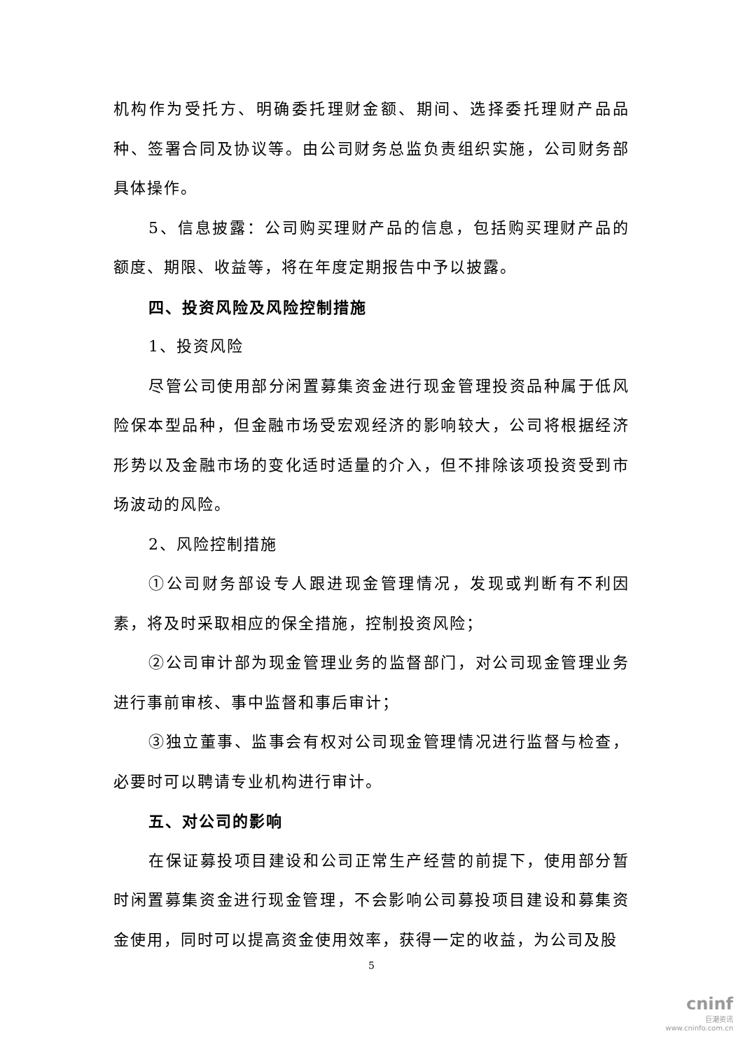机构作为受托方、明确委托理财金额、期间、选择委托理财产品品种、签署合同及协议等。由公司财务总监负责组织实施，公司财务部具体操作。
5、信息披露：公司购买理财产品的信息，包括购买理财产品的额度、期限、收益等，将在年度定期报告中予以披露。
四、投资风险及风险控制措施
1、投资风险
尽管公司使用部分闲置募集资金进行现金管理投资品种属于低风险保本型品种，但金融市场受宏观经济的影响较大，公司将根据经济形势以及金融市场的变化适时适量的介入，但不排除该项投资受到市场波动的风险。
2、风险控制措施
①公司财务部设专人跟进现金管理情况，发现或判断有不利因素，将及时采取相应的保全措施，控制投资风险；
②公司审计部为现金管理业务的监督部门，对公司现金管理业务进行事前审核、事中监督和事后审计；
③独立董事、监事会有权对公司现金管理情况进行监督与检查，必要时可以聘请专业机构进行审计。
五、对公司的影响
在保证募投项目建设和公司正常生产经营的前提下，使用部分暂时闲置募集资金进行现金管理，不会影响公司募投项目建设和募集资金使用，同时可以提高资金使用效率，获得一定的收益，为公司及股
5
cninf
巨潮资讯
www.cninfo.com.cn